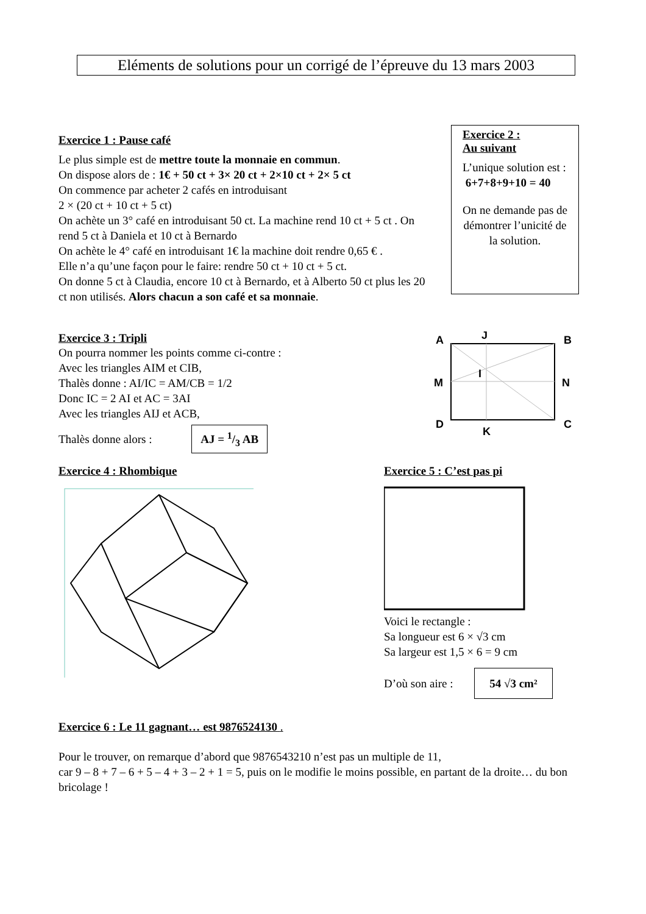Eléments de solutions pour un corrigé de l’épreuve du 13 mars 2003
Exercice 1 : Pause café
Le plus simple est de mettre toute la monnaie en commun.
On dispose alors de : 1€ + 50 ct + 3× 20 ct + 2×10 ct + 2× 5 ct
On commence par acheter 2 cafés en introduisant
2 × (20 ct + 10 ct + 5 ct)
On achète un 3° café en introduisant 50 ct. La machine rend 10 ct + 5 ct . On rend 5 ct à Daniela et 10 ct à Bernardo
On achète le 4° café en introduisant 1€ la machine doit rendre 0,65 € .
Elle n’a qu’une façon pour le faire: rendre 50 ct + 10 ct + 5 ct.
On donne 5 ct à Claudia, encore 10 ct à Bernardo, et à Alberto 50 ct plus les 20 ct non utilisés. Alors chacun a son café et sa monnaie.
Exercice 2 :
Au suivant
L’unique solution est :
6+7+8+9+10 = 40
On ne demande pas de démontrer l’unicité de la solution.
Exercice 3 : Tripli
On pourra nommer les points comme ci-contre :
Avec les triangles AIM et CIB,
Thalès donne : AI/IC = AM/CB = 1/2
Donc IC = 2 AI et AC = 3AI
Avec les triangles AIJ et ACB,
Thalès donne alors : AJ = 1/3 AB
A
J
B
M
I
N
D
K
C
Exercice 4 : Rhombique Exercice 5 : C’est pas pi
Voici le rectangle :
Sa longueur est 6 × √3 cm
Sa largeur est 1,5 × 6 = 9 cm
D’où son aire : 54 √3 cm²
① ② ③ ④ ⑤ ⑥
Exercice 6 : Le 11 gagnant… est 9876524130 .
Pour le trouver, on remarque d’abord que 9876543210 n’est pas un multiple de 11,
car 9 – 8 + 7 – 6 + 5 – 4 + 3 – 2 + 1 = 5, puis on le modifie le moins possible, en partant de la droite… du bon bricolage !